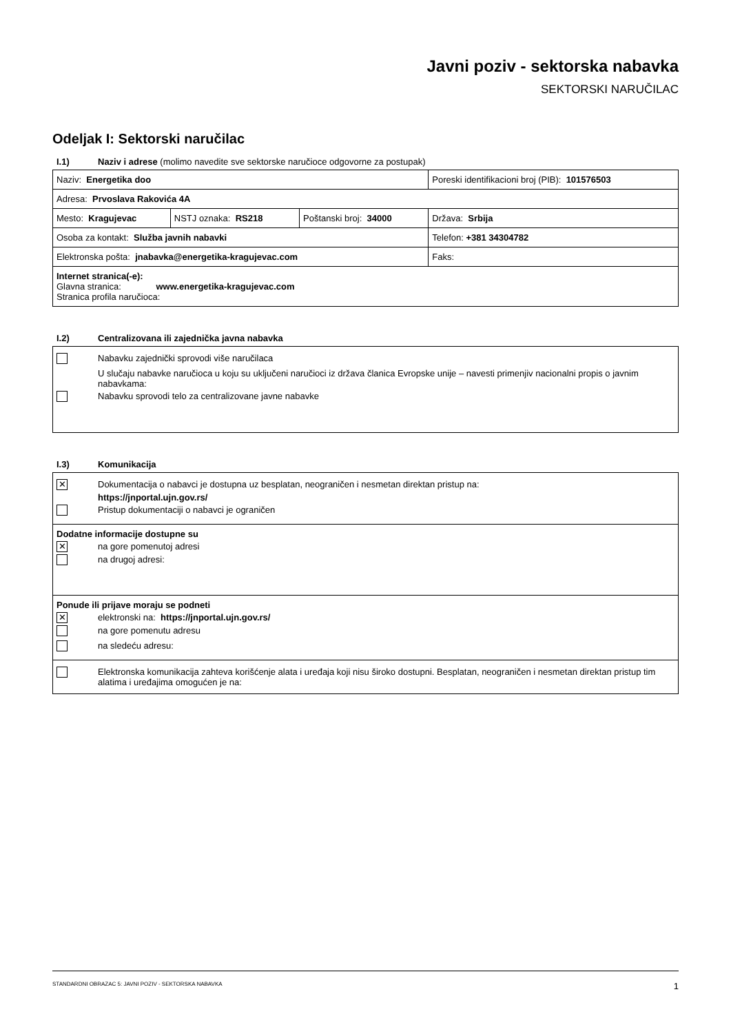Javni poziv - sektorska nabavka
SEKTORSKI NARUČILAC
Odeljak I: Sektorski naručilac
I.1) Naziv i adrese (molimo navedite sve sektorske naručioce odgovorne za postupak)
| Naziv: Energetika doo | | | Poreski identifikacioni broj (PIB): 101576503 |
| Adresa: Prvoslava Rakovića 4A | | | |
| Mesto: Kragujevac | NSTJ oznaka: RS218 | Poštanski broj: 34000 | Država: Srbija |
| Osoba za kontakt: Služba javnih nabavki | | | Telefon: +381 34304782 |
| Elektronska pošta: jnabavka@energetika-kragujevac.com | | | Faks: |
| Internet stranica(-e): Glavna stranica: www.energetika-kragujevac.com Stranica profila naručioca: | | | |
I.2) Centralizovana ili zajednička javna nabavka
Nabavku zajednički sprovodi više naručilaca
U slučaju nabavke naručioca u koju su uključeni naručioci iz država članica Evropske unije – navesti primenjiv nacionalni propis o javnim nabavkama:
Nabavku sprovodi telo za centralizovane javne nabavke
I.3) Komunikacija
✕
Dokumentacija o nabavci je dostupna uz besplatan, neograničen i nesmetan direktan pristup na:
https://jnportal.ujn.gov.rs/
Pristup dokumentaciji o nabavci je ograničen
Dodatne informacije dostupne su
✕
na gore pomenutoj adresi
na drugoj adresi:
Ponude ili prijave moraju se podneti
✕
elektronski na: https://jnportal.ujn.gov.rs/
na gore pomenutu adresu
na sledeću adresu:
Elektronska komunikacija zahteva korišćenje alata i uređaja koji nisu široko dostupni. Besplatan, neograničen i nesmetan direktan pristup tim alatima i uređajima omogućen je na:
STANDARDNI OBRAZAC 5: JAVNI POZIV - SEKTORSKA NABAVKA 1